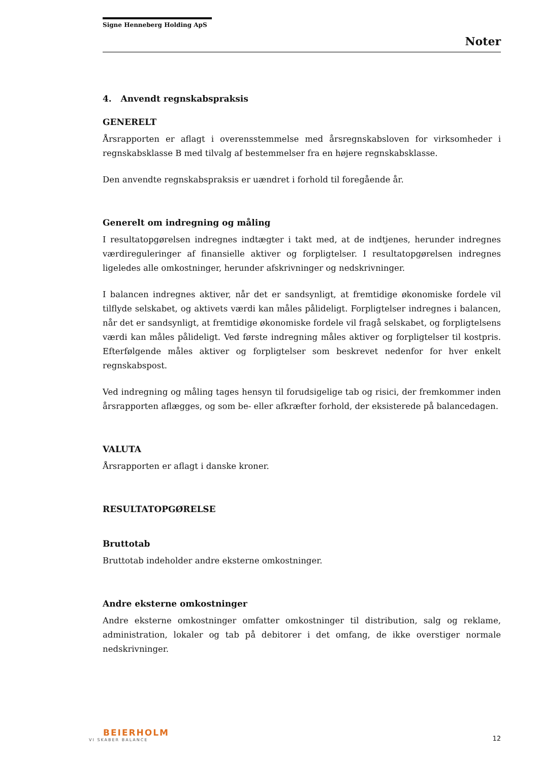Signe Henneberg Holding ApS
Noter
4. Anvendt regnskabspraksis
GENERELT
Årsrapporten er aflagt i overensstemmelse med årsregnskabsloven for virksomheder i regnskabsklasse B med tilvalg af bestemmelser fra en højere regnskabsklasse.
Den anvendte regnskabspraksis er uændret i forhold til foregående år.
Generelt om indregning og måling
I resultatopgørelsen indregnes indtægter i takt med, at de indtjenes, herunder indregnes værdireguleringer af finansielle aktiver og forpligtelser. I resultatopgørelsen indregnes ligeledes alle omkostninger, herunder afskrivninger og nedskrivninger.
I balancen indregnes aktiver, når det er sandsynligt, at fremtidige økonomiske fordele vil tilflyde selskabet, og aktivets værdi kan måles pålideligt. Forpligtelser indregnes i balancen, når det er sandsynligt, at fremtidige økonomiske fordele vil fragå selskabet, og forpligtelsens værdi kan måles pålideligt. Ved første indregning måles aktiver og forpligtelser til kostpris. Efterfølgende måles aktiver og forpligtelser som beskrevet nedenfor for hver enkelt regnskabspost.
Ved indregning og måling tages hensyn til forudsigelige tab og risici, der fremkommer inden årsrapporten aflægges, og som be- eller afkræfter forhold, der eksisterede på balancedagen.
VALUTA
Årsrapporten er aflagt i danske kroner.
RESULTATOPGØRELSE
Bruttotab
Bruttotab indeholder andre eksterne omkostninger.
Andre eksterne omkostninger
Andre eksterne omkostninger omfatter omkostninger til distribution, salg og reklame, administration, lokaler og tab på debitorer i det omfang, de ikke overstiger normale nedskrivninger.
BEIERHOLM
VI SKABER BALANCE
12